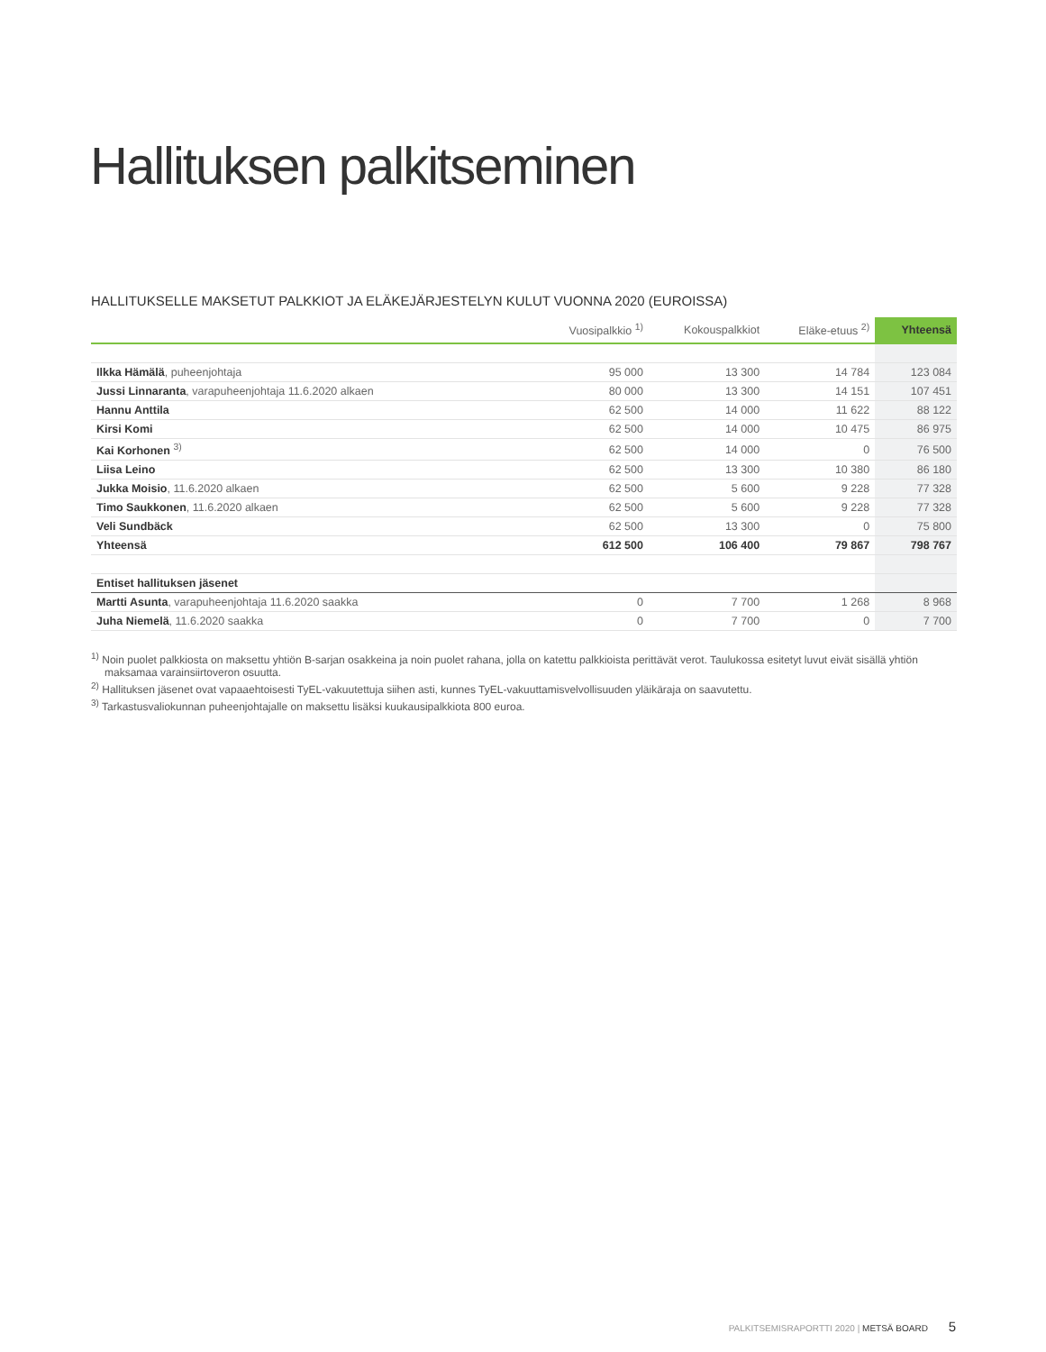Hallituksen palkitseminen
HALLITUKSELLE MAKSETUT PALKKIOT JA ELÄKEJÄRJESTELYN KULUT VUONNA 2020 (EUROISSA)
| | Vuosipalkkio <sup>1)</sup> | Kokouspalkkiot | Eläke-etuus <sup>2)</sup> | Yhteensä |
| --- | --- | --- | --- | --- |
| Ilkka Hämälä , puheenjohtaja | 95 000 | 13 300 | 14 784 | 123 084 |
| Jussi Linnaranta , varapuheenjohtaja 11.6.2020 alkaen | 80 000 | 13 300 | 14 151 | 107 451 |
| Hannu Anttila | 62 500 | 14 000 | 11 622 | 88 122 |
| Kirsi Komi | 62 500 | 14 000 | 10 475 | 86 975 |
| Kai Korhonen <sup>3)</sup> | 62 500 | 14 000 | 0 | 76 500 |
| Liisa Leino | 62 500 | 13 300 | 10 380 | 86 180 |
| Jukka Moisio , 11.6.2020 alkaen | 62 500 | 5 600 | 9 228 | 77 328 |
| Timo Saukkonen , 11.6.2020 alkaen | 62 500 | 5 600 | 9 228 | 77 328 |
| Veli Sundbäck | 62 500 | 13 300 | 0 | 75 800 |
| Yhteensä | 612 500 | 106 400 | 79 867 | 798 767 |
| Entiset hallituksen jäsenet | | | | |
| Martti Asunta , varapuheenjohtaja 11.6.2020 saakka | 0 | 7 700 | 1 268 | 8 968 |
| Juha Niemelä , 11.6.2020 saakka | 0 | 7 700 | 0 | 7 700 |
<sup>1)</sup> Noin puolet palkkiosta on maksettu yhtiön B-sarjan osakkeina ja noin puolet rahana, jolla on katettu palkkioista perittävät verot. Taulukossa esitetyt luvut eivät sisällä yhtiön maksamaa varainsiirtoveron osuutta.
<sup>2)</sup> Hallituksen jäsenet ovat vapaaehtoisesti TyEL-vakuutettuja siihen asti, kunnes TyEL-vakuuttamisvelvollisuuden yläikäraja on saavutettu.
<sup>3)</sup> Tarkastusvaliokunnan puheenjohtajalle on maksettu lisäksi kuukausipalkkiota 800 euroa.
PALKITSEMISRAPORTTI 2020 | METSÄ BOARD 5